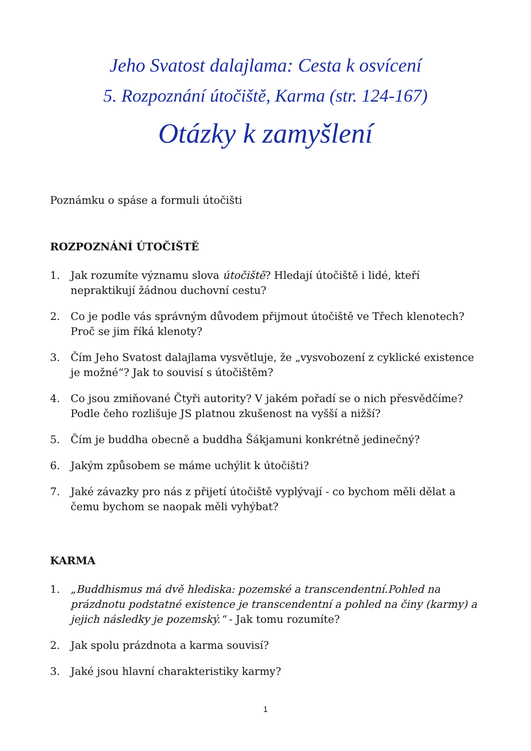Jeho Svatost dalajlama: Cesta k osvícení
5. Rozpoznání útočiště, Karma (str. 124-167)
Otázky k zamyšlení
Poznámku o spáse a formuli útočišti
ROZPOZNÁNÍ ÚTOČIŠTĚ
1. Jak rozumíte významu slova útočiště? Hledají útočiště i lidé, kteří nepraktikují žádnou duchovní cestu?
2. Co je podle vás správným důvodem přijmout útočiště ve Třech klenotech? Proč se jim říká klenoty?
3. Čím Jeho Svatost dalajlama vysvětluje, že „vysvobození z cyklické existence je možné“? Jak to souvisí s útočištěm?
4. Co jsou zmiňované Čtyři autority? V jakém pořadí se o nich přesvědčíme? Podle čeho rozlišuje JS platnou zkušenost na vyšší a nižší?
5. Čím je buddha obecně a buddha Šákjamuni konkrétně jedinečný?
6. Jakým způsobem se máme uchýlit k útočišti?
7. Jaké závazky pro nás z přijetí útočiště vyplývají - co bychom měli dělat a čemu bychom se naopak měli vyhýbat?
KARMA
1. „Buddhismus má dvě hlediska: pozemské a transcendentní.Pohled na prázdnotu podstatné existence je transcendentní a pohled na činy (karmy) a jejich následky je pozemský.“ - Jak tomu rozumíte?
2. Jak spolu prázdnota a karma souvisí?
3. Jaké jsou hlavní charakteristiky karmy?
1